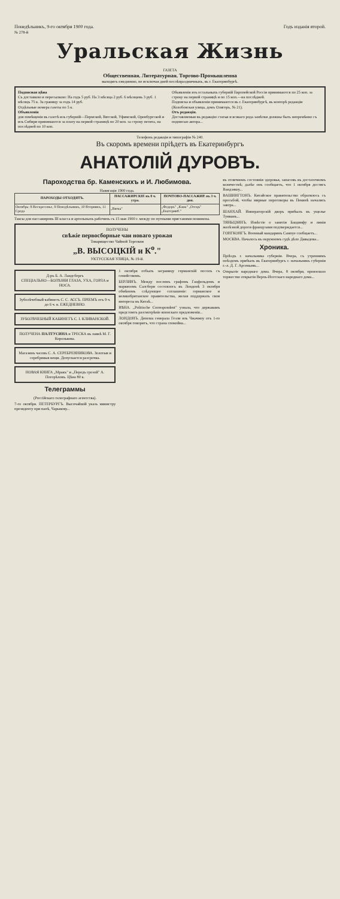Понедѣльникъ, 9-го октября 1900 года. Годъ изданія второй.
№ 278-й
Уральская Жизнь
ГАЗЕТА
Общественная. Литературная. Торгово-Промышленна
выходитъ ежедневно, не исключая дней послѣпраздничныхъ, въ г. Екатеринбургѣ.
Подписная цѣна
Съ доставкою и пересылкою: На годъ 5 руб. На 3 мѣсяца 2 руб. 6 мѣсяцевъ 3 руб. 1 мѣсяцъ 75 к. За границу за годъ 14 руб.
Отдѣльные номера газеты по 5 к.
Объявленія
для помѣщенія въ газетѣ изъ губерній—Пермской, Вятской, Уфимской, Оренбургской и изъ Сибири принимаются за плату на первой страницѣ по 20 коп. за строку петита, на послѣдней по 10 коп.
Объявленія изъ остальныхъ губерній Европейской Россіи принимаются по 25 коп. за строку на первой страницѣ и по 15 коп.—на послѣдней.
Подписка и объявленія принимаются въ г. Екатеринбургѣ, въ конторѣ редакціи (Колобовская улица, домъ Олигеръ, № 21).
Отъ редакціи.
Доставляемыя въ редакцію статьи и всякаго рода замѣтки должны быть непремѣнно съ подписью автора...
Телефонъ редакціи и типографіи № 240.
Въ скоромъ времени пріѣдетъ въ Екатеринбургъ
АНАТОЛІЙ ДУРОВЪ.
Пароходства бр. Каменскихъ и И. Любимова.
Навигація 1900 года.
| ПАРОХОДЫ ОТХОДЯТЪ. | ПАССАЖИРСКІЕ въ 8 ч. утра. | ПОЧТОВО-ПАССАЖИР. въ 3 ч. дня. |
| --- | --- | --- |
| Октябрь: 8 Воскресенье, 9 Понедѣльникъ, 10 Вторникъ, 11 Среда | „Вятка" | „Федоръ" „Кама" „Отецъ" „Екатеринб." |
Таксы для пассажировъ III класса и артельныхъ рабочихъ съ 15 мая 1900 г. между по путными пристанями понижена.
ПОЛУЧЕНЫ
свѣжіе первосборные чаи новаго урожая
Товарищество Чайной Торговли
„В. ВЫСОЦКІЙ и К<sup>о</sup>."
УКТУССКАЯ УЛИЦА, № 19-й.
Д-ръ Б. А. Ландсбергъ
СПЕЦІАЛЬНО—БОЛѢЗНИ ГЛАЗА, УХА, ГОРЛА и НОСА.
Зуболѣчебный кабинетъ С. С. АССЪ. ПРІЕМЪ отъ 9 ч. до 6 ч. в. ЕЖЕДНЕВНО.
ЗУБОЛѢЧЕБНЫЙ КАБИНЕТЪ С. І. КЛИВАНСКОЙ.
ПОЛУЧЕНА ПАЛТУСИНА и ТРЕСКА въ лавкѣ М. Г. Королькова.
Магазинъ часовъ С. А. СЕРЕБРЕННИКОВА. Золотыя и серебряныя вещи. Допускается разсрочка.
НОВАЯ КНИГА „Мракъ" и „Передъ грозой" А. Погорѣловъ. Цѣна 80 к.
Телеграммы
(Россійскаго телеграфнаго агентства).
7-го октября. ПЕТЕРБУРГЪ. Высочайшій указъ министру президенту при папѣ, Чарыкову...
1 октября отбылъ заграницу германскій посолъ съ семействомъ.
БЕРЛИНЪ. Между посломъ графомъ Гацфельдомъ и маркизомъ Салсбери состоялось въ Лондонѣ 3 октября обмѣномъ слѣдующее соглашеніе: германское и великобританское правительства, желая поддержать свои интересы въ Китаѣ...
ВѢНА. „Politische Correspondent" узнала, что державамъ предстоитъ разсмотрѣніе японскаго предложенія...
ЛОНДОНЪ. Депеша генерала Гезли изъ Чжачжоу отъ 1-го октября говоритъ, что страна спокойна...
въ отличномъ состояніи здоровья, запасовъ въ достаточномъ количествѣ; далѣе онъ сообщаетъ, что 1 октября достигъ Вандзякоу...
ВАШИНГТОНЪ. Китайское правительство обратилось съ просьбой, чтобы мирные переговоры въ Пекинѣ начались завтра...
ШАНХАЙ. Императорскій дворъ прибылъ въ ущелье Туиванъ...
ТЯНЬЦЗИНЪ. Извѣстіе о занятіи Баодинфу и линіи желѣзной дороги французами подтверждается...
ГОНГКОНГЪ. Военный мандаринъ Сампуе сообщаетъ...
МОСКВА. Началось въ окружномъ судѣ дѣло Давыдова...
Хроника.
Пріѣздъ г. начальника губерніи. Вчера, съ утреннимъ поѣздомъ прибылъ въ Екатеринбургъ г. начальникъ губерніи г.-л. Д. Г. Арсеньевъ...
Открытіе народнаго дома. Вчера, 8 октября, произошло торжество открытія Верхъ-Исетскаго народнаго дома...